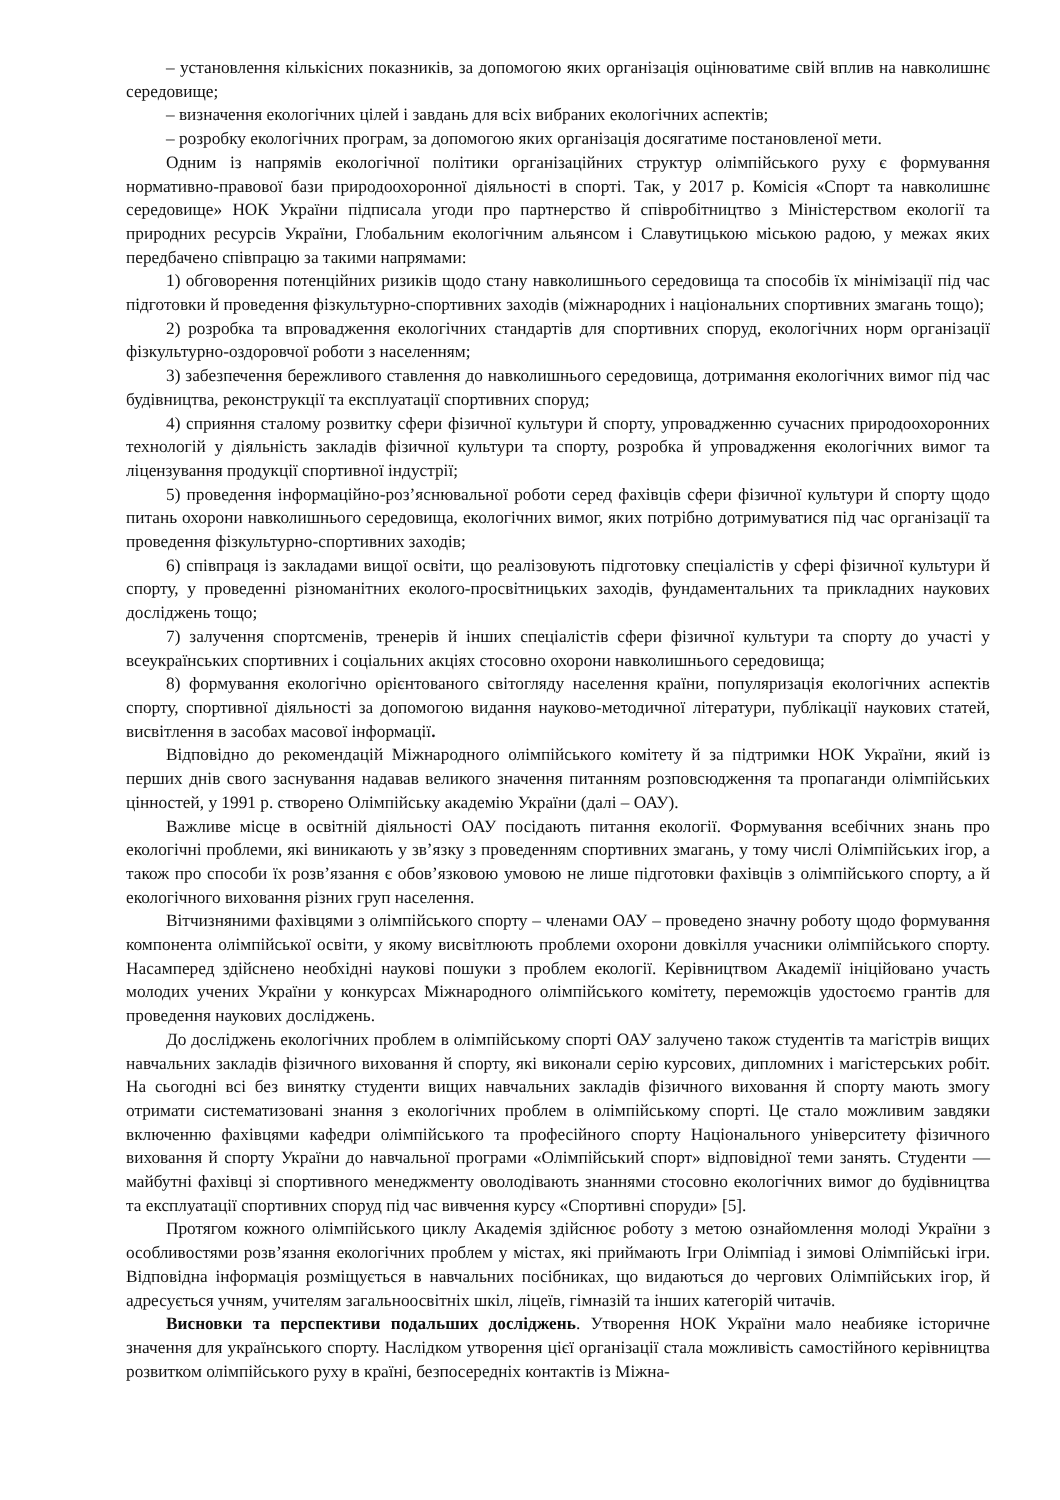– установлення кількісних показників, за допомогою яких організація оцінюватиме свій вплив на навколишнє середовище;
– визначення екологічних цілей і завдань для всіх вибраних екологічних аспектів;
– розробку екологічних програм, за допомогою яких організація досягатиме постановленої мети.
Одним із напрямів екологічної політики організаційних структур олімпійського руху є формування нормативно-правової бази природоохоронної діяльності в спорті. Так, у 2017 р. Комісія «Спорт та навколишнє середовище» НОК України підписала угоди про партнерство й співробітництво з Міністерством екології та природних ресурсів України, Глобальним екологічним альянсом і Славутицькою міською радою, у межах яких передбачено співпрацю за такими напрямами:
1) обговорення потенційних ризиків щодо стану навколишнього середовища та способів їх мінімізації під час підготовки й проведення фізкультурно-спортивних заходів (міжнародних і національних спортивних змагань тощо);
2) розробка та впровадження екологічних стандартів для спортивних споруд, екологічних норм організації фізкультурно-оздоровчої роботи з населенням;
3) забезпечення бережливого ставлення до навколишнього середовища, дотримання екологічних вимог під час будівництва, реконструкції та експлуатації спортивних споруд;
4) сприяння сталому розвитку сфери фізичної культури й спорту, упровадженню сучасних природоохоронних технологій у діяльність закладів фізичної культури та спорту, розробка й упровадження екологічних вимог та ліцензування продукції спортивної індустрії;
5) проведення інформаційно-роз’яснювальної роботи серед фахівців сфери фізичної культури й спорту щодо питань охорони навколишнього середовища, екологічних вимог, яких потрібно дотримуватися під час організації та проведення фізкультурно-спортивних заходів;
6) співпраця із закладами вищої освіти, що реалізовують підготовку спеціалістів у сфері фізичної культури й спорту, у проведенні різноманітних еколого-просвітницьких заходів, фундаментальних та прикладних наукових досліджень тощо;
7) залучення спортсменів, тренерів й інших спеціалістів сфери фізичної культури та спорту до участі у всеукраїнських спортивних і соціальних акціях стосовно охорони навколишнього середовища;
8) формування екологічно орієнтованого світогляду населення країни, популяризація екологічних аспектів спорту, спортивної діяльності за допомогою видання науково-методичної літератури, публікації наукових статей, висвітлення в засобах масової інформації.
Відповідно до рекомендацій Міжнародного олімпійського комітету й за підтримки НОК України, який із перших днів свого заснування надавав великого значення питанням розповсюдження та пропаганди олімпійських цінностей, у 1991 р. створено Олімпійську академію України (далі – ОАУ).
Важливе місце в освітній діяльності ОАУ посідають питання екології. Формування всебічних знань про екологічні проблеми, які виникають у зв’язку з проведенням спортивних змагань, у тому числі Олімпійських ігор, а також про способи їх розв’язання є обов’язковою умовою не лише підготовки фахівців з олімпійського спорту, а й екологічного виховання різних груп населення.
Вітчизняними фахівцями з олімпійського спорту – членами ОАУ – проведено значну роботу щодо формування компонента олімпійської освіти, у якому висвітлюють проблеми охорони довкілля учасники олімпійського спорту. Насамперед здійснено необхідні наукові пошуки з проблем екології. Керівництвом Академії ініційовано участь молодих учених України у конкурсах Міжнародного олімпійського комітету, переможців удостоємо грантів для проведення наукових досліджень.
До досліджень екологічних проблем в олімпійському спорті ОАУ залучено також студентів та магістрів вищих навчальних закладів фізичного виховання й спорту, які виконали серію курсових, дипломних і магістерських робіт. На сьогодні всі без винятку студенти вищих навчальних закладів фізичного виховання й спорту мають змогу отримати систематизовані знання з екологічних проблем в олімпійському спорті. Це стало можливим завдяки включенню фахівцями кафедри олімпійського та професійного спорту Національного університету фізичного виховання й спорту України до навчальної програми «Олімпійський спорт» відповідної теми занять. Студенти — майбутні фахівці зі спортивного менеджменту оволодівають знаннями стосовно екологічних вимог до будівництва та експлуатації спортивних споруд під час вивчення курсу «Спортивні споруди» [5].
Протягом кожного олімпійського циклу Академія здійснює роботу з метою ознайомлення молоді України з особливостями розв’язання екологічних проблем у містах, які приймають Ігри Олімпіад і зимові Олімпійські ігри. Відповідна інформація розміщується в навчальних посібниках, що видаються до чергових Олімпійських ігор, й адресується учням, учителям загальноосвітніх шкіл, ліцеїв, гімназій та інших категорій читачів.
Висновки та перспективи подальших досліджень. Утворення НОК України мало неабияке історичне значення для українського спорту. Наслідком утворення цієї організації стала можливість самостійного керівництва розвитком олімпійського руху в країні, безпосередніх контактів із Міжна-